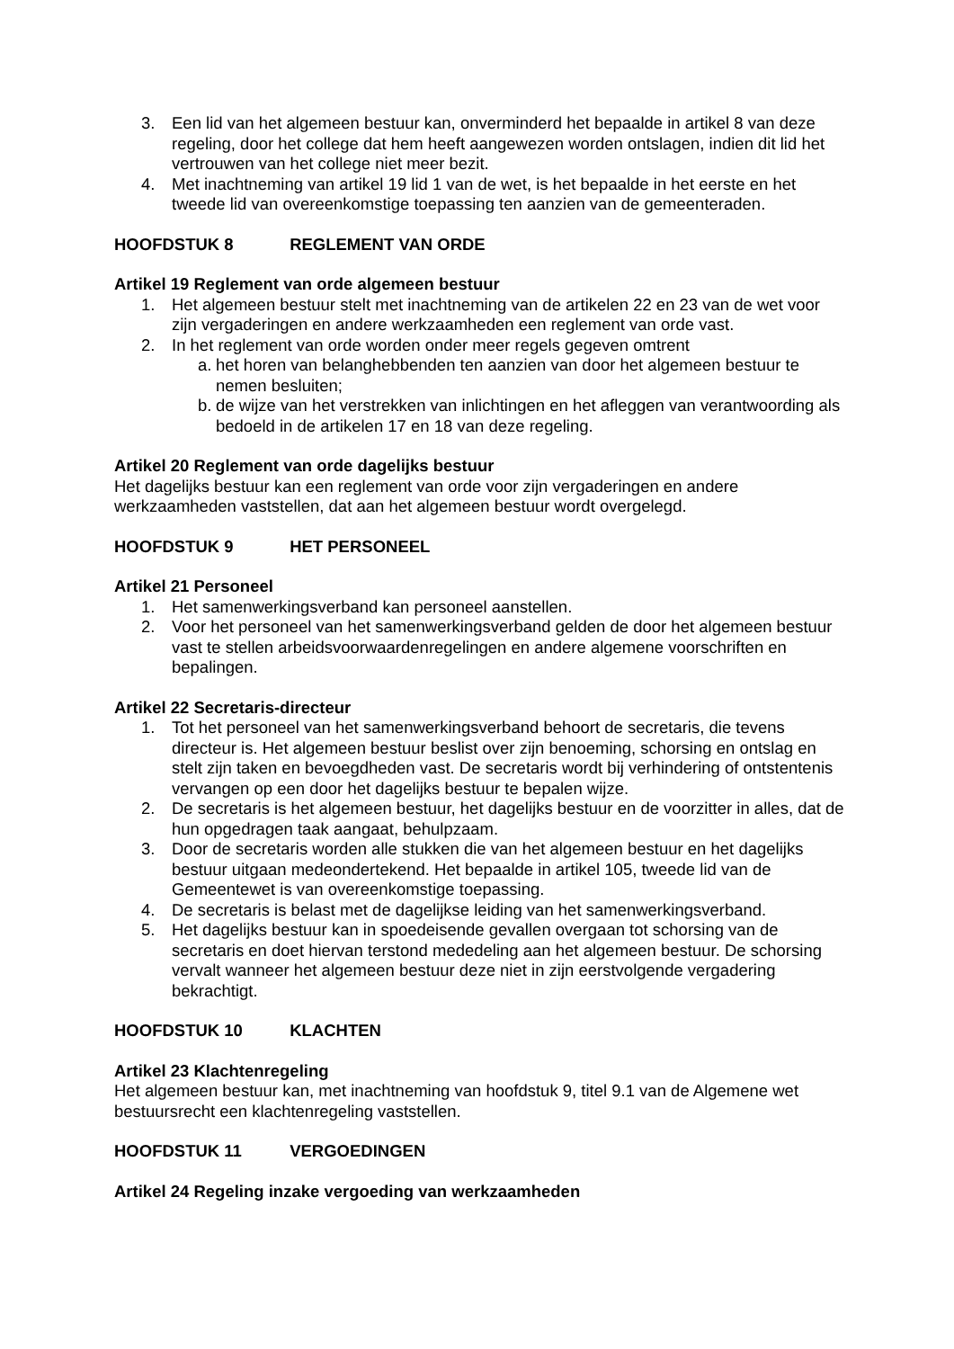3. Een lid van het algemeen bestuur kan, onverminderd het bepaalde in artikel 8 van deze regeling, door het college dat hem heeft aangewezen worden ontslagen, indien dit lid het vertrouwen van het college niet meer bezit.
4. Met inachtneming van artikel 19 lid 1 van de wet, is het bepaalde in het eerste en het tweede lid van overeenkomstige toepassing ten aanzien van de gemeenteraden.
HOOFDSTUK 8 REGLEMENT VAN ORDE
Artikel 19 Reglement van orde algemeen bestuur
1. Het algemeen bestuur stelt met inachtneming van de artikelen 22 en 23 van de wet voor zijn vergaderingen en andere werkzaamheden een reglement van orde vast.
2. In het reglement van orde worden onder meer regels gegeven omtrent
a. het horen van belanghebbenden ten aanzien van door het algemeen bestuur te nemen besluiten;
b. de wijze van het verstrekken van inlichtingen en het afleggen van verantwoording als bedoeld in de artikelen 17 en 18 van deze regeling.
Artikel 20 Reglement van orde dagelijks bestuur
Het dagelijks bestuur kan een reglement van orde voor zijn vergaderingen en andere werkzaamheden vaststellen, dat aan het algemeen bestuur wordt overgelegd.
HOOFDSTUK 9 HET PERSONEEL
Artikel 21 Personeel
1. Het samenwerkingsverband kan personeel aanstellen.
2. Voor het personeel van het samenwerkingsverband gelden de door het algemeen bestuur vast te stellen arbeidsvoorwaardenregelingen en andere algemene voorschriften en bepalingen.
Artikel 22 Secretaris-directeur
1. Tot het personeel van het samenwerkingsverband behoort de secretaris, die tevens directeur is. Het algemeen bestuur beslist over zijn benoeming, schorsing en ontslag en stelt zijn taken en bevoegdheden vast. De secretaris wordt bij verhindering of ontstentenis vervangen op een door het dagelijks bestuur te bepalen wijze.
2. De secretaris is het algemeen bestuur, het dagelijks bestuur en de voorzitter in alles, dat de hun opgedragen taak aangaat, behulpzaam.
3. Door de secretaris worden alle stukken die van het algemeen bestuur en het dagelijks bestuur uitgaan medeondertekend. Het bepaalde in artikel 105, tweede lid van de Gemeentewet is van overeenkomstige toepassing.
4. De secretaris is belast met de dagelijkse leiding van het samenwerkingsverband.
5. Het dagelijks bestuur kan in spoedeisende gevallen overgaan tot schorsing van de secretaris en doet hiervan terstond mededeling aan het algemeen bestuur. De schorsing vervalt wanneer het algemeen bestuur deze niet in zijn eerstvolgende vergadering bekrachtigt.
HOOFDSTUK 10 KLACHTEN
Artikel 23 Klachtenregeling
Het algemeen bestuur kan, met inachtneming van hoofdstuk 9, titel 9.1 van de Algemene wet bestuursrecht een klachtenregeling vaststellen.
HOOFDSTUK 11 VERGOEDINGEN
Artikel 24 Regeling inzake vergoeding van werkzaamheden